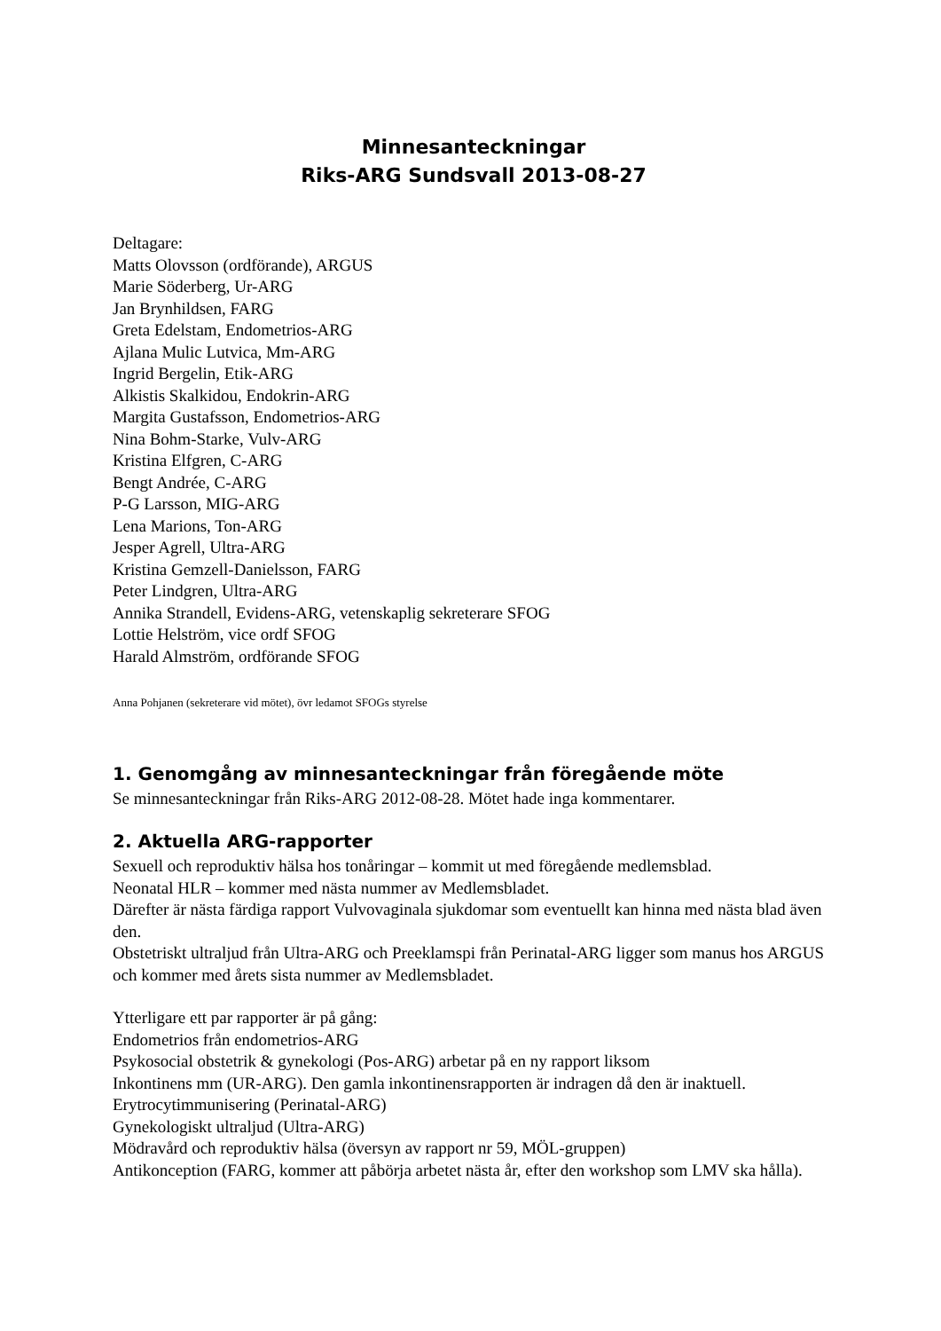Minnesanteckningar
Riks-ARG Sundsvall 2013-08-27
Deltagare:
Matts Olovsson (ordförande), ARGUS
Marie Söderberg, Ur-ARG
Jan Brynhildsen, FARG
Greta Edelstam, Endometrios-ARG
Ajlana Mulic Lutvica, Mm-ARG
Ingrid Bergelin, Etik-ARG
Alkistis Skalkidou, Endokrin-ARG
Margita Gustafsson, Endometrios-ARG
Nina Bohm-Starke, Vulv-ARG
Kristina Elfgren, C-ARG
Bengt Andrée, C-ARG
P-G Larsson, MIG-ARG
Lena Marions, Ton-ARG
Jesper Agrell, Ultra-ARG
Kristina Gemzell-Danielsson, FARG
Peter Lindgren, Ultra-ARG
Annika Strandell, Evidens-ARG, vetenskaplig sekreterare SFOG
Lottie Helström, vice ordf SFOG
Harald Almström, ordförande SFOG
Anna Pohjanen (sekreterare vid mötet), övr ledamot SFOGs styrelse
1. Genomgång av minnesanteckningar från föregående möte
Se minnesanteckningar från Riks-ARG 2012-08-28. Mötet hade inga kommentarer.
2. Aktuella ARG-rapporter
Sexuell och reproduktiv hälsa hos tonåringar – kommit ut med föregående medlemsblad.
Neonatal HLR – kommer med nästa nummer av Medlemsbladet.
Därefter är nästa färdiga rapport Vulvovaginala sjukdomar som eventuellt kan hinna med nästa blad även den.
Obstetriskt ultraljud från Ultra-ARG och Preeklamspi från Perinatal-ARG ligger som manus hos ARGUS och kommer med årets sista nummer av Medlemsbladet.
Ytterligare ett par rapporter är på gång:
Endometrios från endometrios-ARG
Psykosocial obstetrik & gynekologi (Pos-ARG) arbetar på en ny rapport liksom
Inkontinens mm (UR-ARG). Den gamla inkontinensrapporten är indragen då den är inaktuell.
Erytrocytimmunisering (Perinatal-ARG)
Gynekologiskt ultraljud (Ultra-ARG)
Mödravård och reproduktiv hälsa (översyn av rapport nr 59, MÖL-gruppen)
Antikonception (FARG, kommer att påbörja arbetet nästa år, efter den workshop som LMV ska hålla).